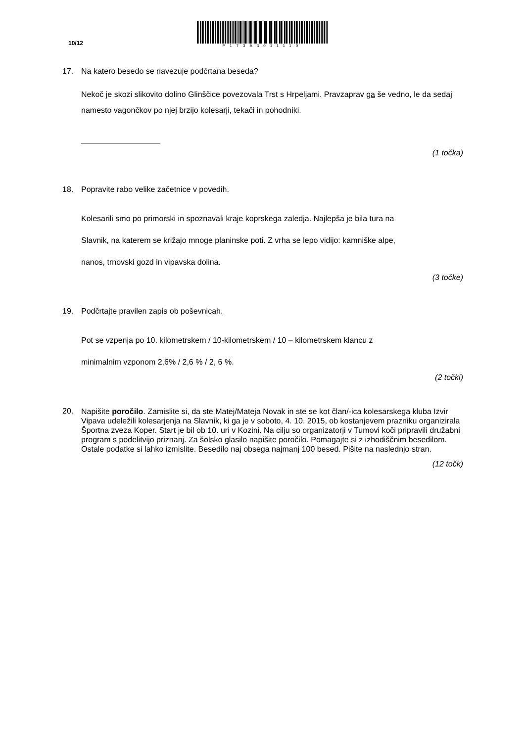10/12
P173A3011110
17. Na katero besedo se navezuje podčrtana beseda?
Nekoč je skozi slikovito dolino Glinščice povezovala Trst s Hrpeljami. Pravzaprav ga še vedno, le da sedaj namesto vagončkov po njej brzijo kolesarji, tekači in pohodniki.
(1 točka)
18. Popravite rabo velike začetnice v povedih.
Kolesarili smo po primorski in spoznavali kraje koprskega zaledja. Najlepša je bila tura na
Slavnik, na katerem se križajo mnoge planinske poti. Z vrha se lepo vidijo: kamniške alpe,
nanos, trnovski gozd in vipavska dolina.
(3 točke)
19. Podčrtajte pravilen zapis ob poševnicah.
Pot se vzpenja po 10. kilometrskem / 10-kilometrskem / 10 – kilometrskem klancu z
minimalnim vzponom 2,6% / 2,6 % / 2, 6 %.
(2 točki)
20.
Napišite poročilo. Zamislite si, da ste Matej/Mateja Novak in ste se kot član/-ica kolesarskega kluba Izvir Vipava udeležili kolesarjenja na Slavnik, ki ga je v soboto, 4. 10. 2015, ob kostanjevem prazniku organizirala Športna zveza Koper. Start je bil ob 10. uri v Kozini. Na cilju so organizatorji v Tumovi koči pripravili družabni program s podelitvijo priznanj. Za šolsko glasilo napišite poročilo. Pomagajte si z izhodiščnim besedilom. Ostale podatke si lahko izmislite. Besedilo naj obsega najmanj 100 besed. Pišite na naslednjo stran.
(12 točk)